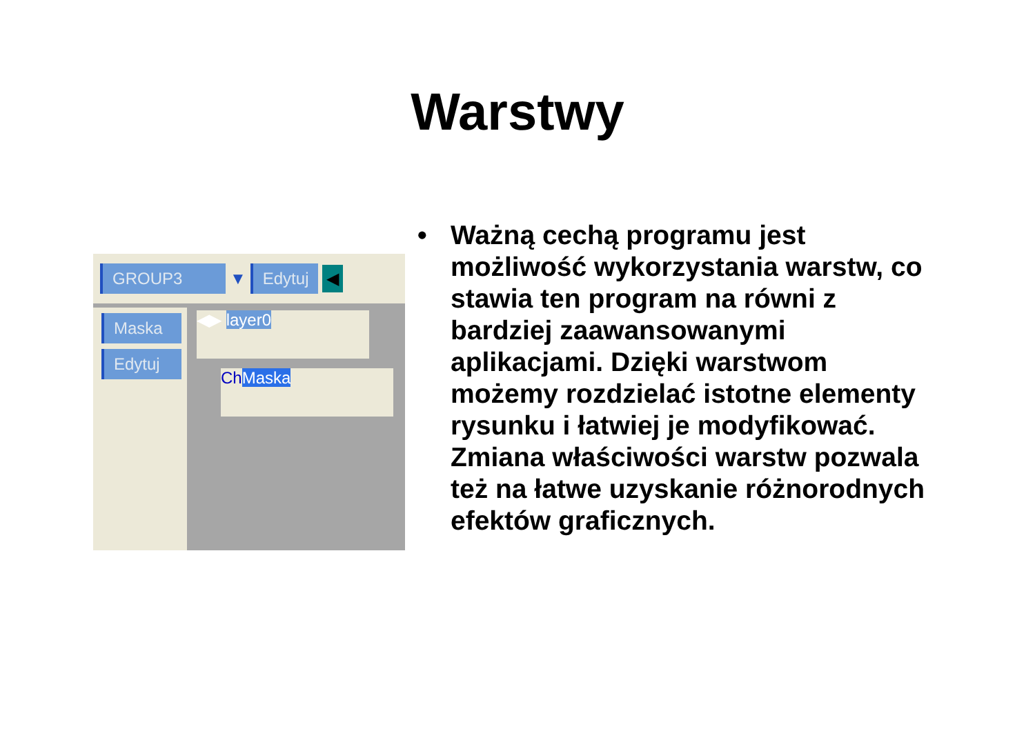Warstwy
GROUP3 ▼ Edytuj ◀
Maska
Edytuj
◀▶ layer0
ChMaska
• Ważną cechą programu jest możliwość wykorzystania warstw, co stawia ten program na równi z bardziej zaawansowanymi aplikacjami. Dzięki warstwom możemy rozdzielać istotne elementy rysunku i łatwiej je modyfikować. Zmiana właściwości warstw pozwala też na łatwe uzyskanie różnorodnych efektów graficznych.